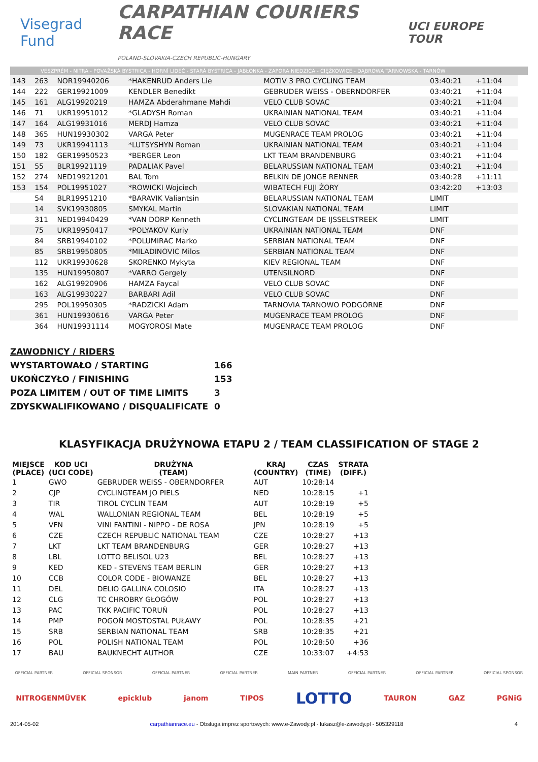Visegrad Fund
CARPATHIAN COURIERS RACE
POLAND-SLOVAKIA-CZECH REPUBLIC-HUNGARY
UCI EUROPE TOUR
VESZPRÉM - NITRA - POVAŽSKÁ BYSTRICA - HORNÍ LIDEČ - STARÁ BYSTRICA - JABŁONKA - ZAPORA NIEDZICA - CIĘŻKOWICE - DĄBROWA TARNOWSKA - TARNÓW
| 143 | 263 | NOR19940206 | *HAKENRUD Anders Lie | MOTIV 3 PRO CYCLING TEAM | 03:40:21 | +11:04 | |
| 144 | 222 | GER19921009 | KENDLER Benedikt | GEBRUDER WEISS - OBERNDORFER | 03:40:21 | +11:04 | |
| 145 | 161 | ALG19920219 | HAMZA Abderahmane Mahdi | VELO CLUB SOVAC | 03:40:21 | +11:04 | |
| 146 | 71 | UKR19951012 | *GLADYSH Roman | UKRAINIAN NATIONAL TEAM | 03:40:21 | +11:04 | |
| 147 | 164 | ALG19931016 | MERDJ Hamza | VELO CLUB SOVAC | 03:40:21 | +11:04 | |
| 148 | 365 | HUN19930302 | VARGA Peter | MUGENRACE TEAM PROLOG | 03:40:21 | +11:04 | |
| 149 | 73 | UKR19941113 | *LUTSYSHYN Roman | UKRAINIAN NATIONAL TEAM | 03:40:21 | +11:04 | |
| 150 | 182 | GER19950523 | *BERGER Leon | LKT TEAM BRANDENBURG | 03:40:21 | +11:04 | |
| 151 | 55 | BLR19921119 | PADALIAK Pavel | BELARUSSIAN NATIONAL TEAM | 03:40:21 | +11:04 | |
| 152 | 274 | NED19921201 | BAL Tom | BELKIN DE JONGE RENNER | 03:40:28 | +11:11 | |
| 153 | 154 | POL19951027 | *ROWICKI Wojciech | WIBATECH FUJI ŻORY | 03:42:20 | +13:03 | |
| | 54 | BLR19951210 | *BARAVIK Valiantsin | BELARUSSIAN NATIONAL TEAM | LIMIT | | |
| | 14 | SVK19930805 | SMYKAL Martin | SLOVAKIAN NATIONAL TEAM | LIMIT | | |
| | 311 | NED19940429 | *VAN DORP Kenneth | CYCLINGTEAM DE IJSSELSTREEK | LIMIT | | |
| | 75 | UKR19950417 | *POLYAKOV Kuriy | UKRAINIAN NATIONAL TEAM | DNF | | |
| | 84 | SRB19940102 | *POLUMIRAC Marko | SERBIAN NATIONAL TEAM | DNF | | |
| | 85 | SRB19950805 | *MILADINOVIC Milos | SERBIAN NATIONAL TEAM | DNF | | |
| | 112 | UKR19930628 | SKORENKO Mykyta | KIEV REGIONAL TEAM | DNF | | |
| | 135 | HUN19950807 | *VARRO Gergely | UTENSILNORD | DNF | | |
| | 162 | ALG19920906 | HAMZA Faycal | VELO CLUB SOVAC | DNF | | |
| | 163 | ALG19930227 | BARBARI Adil | VELO CLUB SOVAC | DNF | | |
| | 295 | POL19950305 | *RADZICKI Adam | TARNOVIA TARNOWO PODGÓRNE | DNF | | |
| | 361 | HUN19930616 | VARGA Peter | MUGENRACE TEAM PROLOG | DNF | | |
| | 364 | HUN19931114 | MOGYOROSI Mate | MUGENRACE TEAM PROLOG | DNF | | |
ZAWODNICY / RIDERS
WYSTARTOWAŁO / STARTING 166
UKOŃCZYŁO / FINISHING 153
POZA LIMITEM / OUT OF TIME LIMITS 3
ZDYSKWALIFIKOWANO / DISQUALIFICATE 0
KLASYFIKACJA DRUŻYNOWA ETAPU 2 / TEAM CLASSIFICATION OF STAGE 2
| MIEJSCE (PLACE) | KOD UCI (UCI CODE) | DRUŻYNA (TEAM) | KRAJ (COUNTRY) | CZAS (TIME) | STRATA (DIFF.) |
| --- | --- | --- | --- | --- | --- |
| 1 | GWO | GEBRUDER WEISS - OBERNDORFER | AUT | 10:28:14 | |
| 2 | CJP | CYCLINGTEAM JO PIELS | NED | 10:28:15 | +1 |
| 3 | TIR | TIROL CYCLIN TEAM | AUT | 10:28:19 | +5 |
| 4 | WAL | WALLONIAN REGIONAL TEAM | BEL | 10:28:19 | +5 |
| 5 | VFN | VINI FANTINI - NIPPO - DE ROSA | JPN | 10:28:19 | +5 |
| 6 | CZE | CZECH REPUBLIC NATIONAL TEAM | CZE | 10:28:27 | +13 |
| 7 | LKT | LKT TEAM BRANDENBURG | GER | 10:28:27 | +13 |
| 8 | LBL | LOTTO BELISOL U23 | BEL | 10:28:27 | +13 |
| 9 | KED | KED - STEVENS TEAM BERLIN | GER | 10:28:27 | +13 |
| 10 | CCB | COLOR CODE - BIOWANZE | BEL | 10:28:27 | +13 |
| 11 | DEL | DELIO GALLINA COLOSIO | ITA | 10:28:27 | +13 |
| 12 | CLG | TC CHROBRY GŁOGÓW | POL | 10:28:27 | +13 |
| 13 | PAC | TKK PACIFIC TORUŃ | POL | 10:28:27 | +13 |
| 14 | PMP | POGOŃ MOSTOSTAL PUŁAWY | POL | 10:28:35 | +21 |
| 15 | SRB | SERBIAN NATIONAL TEAM | SRB | 10:28:35 | +21 |
| 16 | POL | POLISH NATIONAL TEAM | POL | 10:28:50 | +36 |
| 17 | BAU | BAUKNECHT AUTHOR | CZE | 10:33:07 | +4:53 |
OFFICIAL PARTNER OFFICIAL SPONSOR OFFICIAL PARTNER OFFICIAL PARTNER MAIN PARTNER OFFICIAL PARTNER OFFICIAL PARTNER OFFICIAL SPONSOR
NITROGENMŰVEK epicklub janom TIPOS LOTTO TAURON GAZ PGNiG
2014-05-02 carpathianrace.eu - Obsługa imprez sportowych: www.e-Zawody.pl - lukasz@e-zawody.pl - 505329118 4